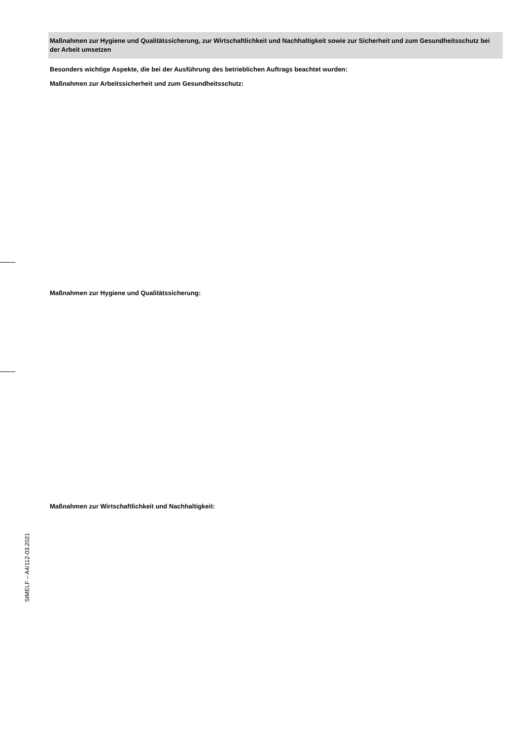Maßnahmen zur Hygiene und Qualitätssicherung, zur Wirtschaftlichkeit und Nachhaltigkeit sowie zur Sicherheit und zum Gesundheitsschutz bei der Arbeit umsetzen
Besonders wichtige Aspekte, die bei der Ausführung des betrieblichen Auftrags beachtet wurden:
Maßnahmen zur Arbeitssicherheit und zum Gesundheitsschutz:
Maßnahmen zur Hygiene und Qualitätssicherung:
Maßnahmen zur Wirtschaftlichkeit und Nachhaltigkeit:
StMELF – A4/112-03.2021